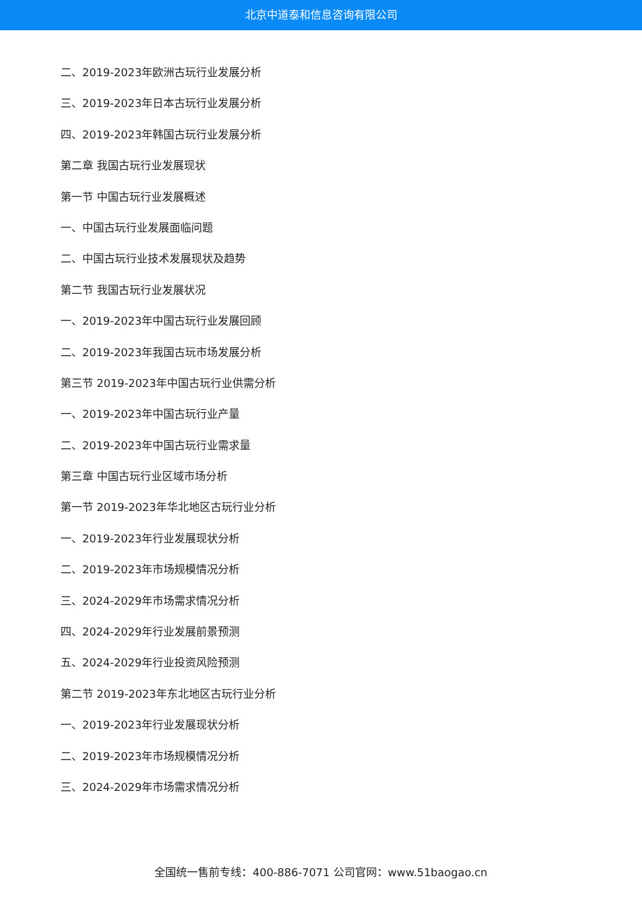北京中道泰和信息咨询有限公司
二、2019-2023年欧洲古玩行业发展分析
三、2019-2023年日本古玩行业发展分析
四、2019-2023年韩国古玩行业发展分析
第二章 我国古玩行业发展现状
第一节 中国古玩行业发展概述
一、中国古玩行业发展面临问题
二、中国古玩行业技术发展现状及趋势
第二节 我国古玩行业发展状况
一、2019-2023年中国古玩行业发展回顾
二、2019-2023年我国古玩市场发展分析
第三节 2019-2023年中国古玩行业供需分析
一、2019-2023年中国古玩行业产量
二、2019-2023年中国古玩行业需求量
第三章 中国古玩行业区域市场分析
第一节 2019-2023年华北地区古玩行业分析
一、2019-2023年行业发展现状分析
二、2019-2023年市场规模情况分析
三、2024-2029年市场需求情况分析
四、2024-2029年行业发展前景预测
五、2024-2029年行业投资风险预测
第二节 2019-2023年东北地区古玩行业分析
一、2019-2023年行业发展现状分析
二、2019-2023年市场规模情况分析
三、2024-2029年市场需求情况分析
全国统一售前专线：400-886-7071 公司官网：www.51baogao.cn